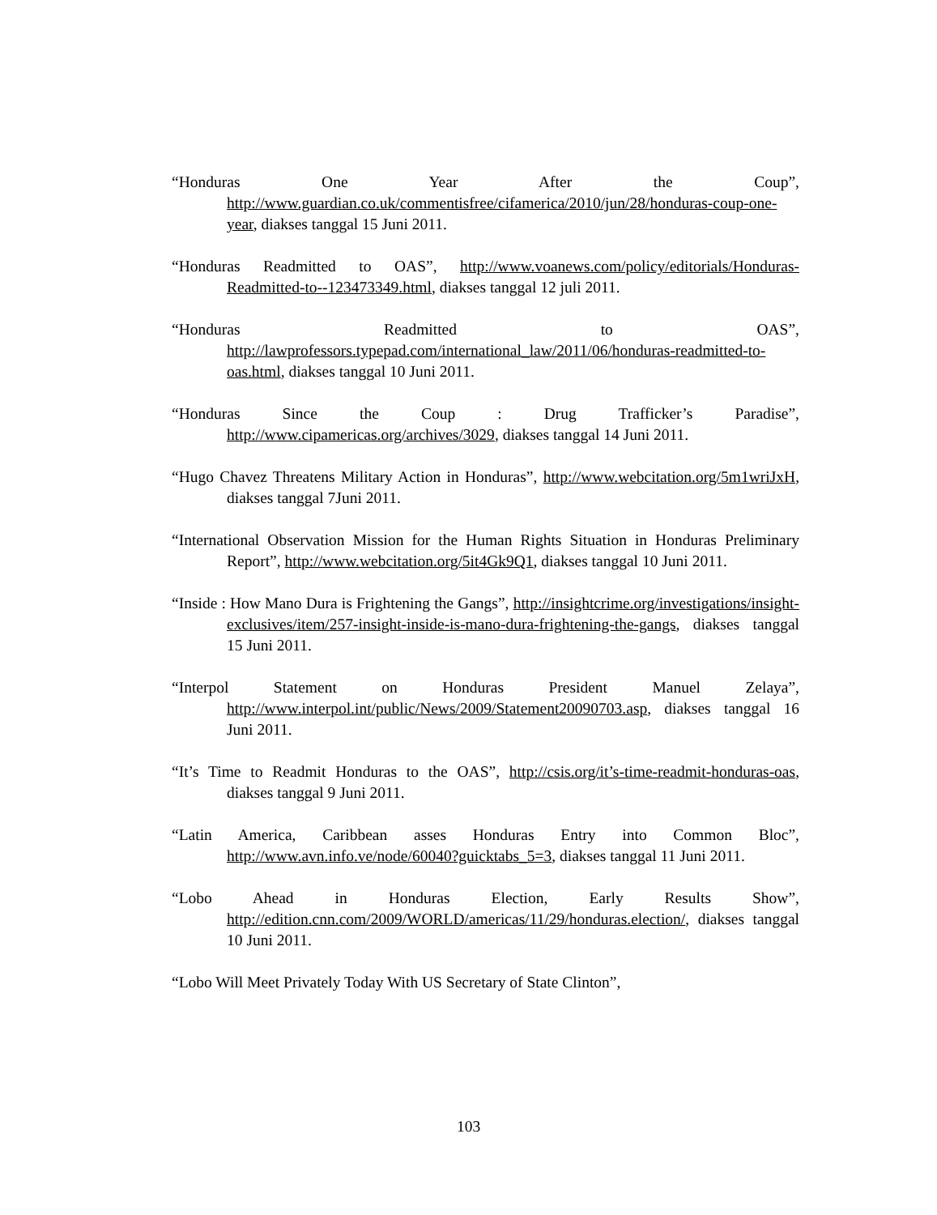“Honduras One Year After the Coup”, http://www.guardian.co.uk/commentisfree/cifamerica/2010/jun/28/honduras-coup-one-year, diakses tanggal 15 Juni 2011.
“Honduras Readmitted to OAS”, http://www.voanews.com/policy/editorials/Honduras-Readmitted-to--123473349.html, diakses tanggal 12 juli 2011.
“Honduras Readmitted to OAS”, http://lawprofessors.typepad.com/international_law/2011/06/honduras-readmitted-to-oas.html, diakses tanggal 10 Juni 2011.
“Honduras Since the Coup : Drug Trafficker’s Paradise”, http://www.cipamericas.org/archives/3029, diakses tanggal 14 Juni 2011.
“Hugo Chavez Threatens Military Action in Honduras”, http://www.webcitation.org/5m1wriJxH, diakses tanggal 7Juni 2011.
“International Observation Mission for the Human Rights Situation in Honduras Preliminary Report”, http://www.webcitation.org/5it4Gk9Q1, diakses tanggal 10 Juni 2011.
“Inside : How Mano Dura is Frightening the Gangs”, http://insightcrime.org/investigations/insight-exclusives/item/257-insight-inside-is-mano-dura-frightening-the-gangs, diakses tanggal 15 Juni 2011.
“Interpol Statement on Honduras President Manuel Zelaya”, http://www.interpol.int/public/News/2009/Statement20090703.asp, diakses tanggal 16 Juni 2011.
“It’s Time to Readmit Honduras to the OAS”, http://csis.org/it’s-time-readmit-honduras-oas, diakses tanggal 9 Juni 2011.
“Latin America, Caribbean asses Honduras Entry into Common Bloc”, http://www.avn.info.ve/node/60040?guicktabs_5=3, diakses tanggal 11 Juni 2011.
“Lobo Ahead in Honduras Election, Early Results Show”, http://edition.cnn.com/2009/WORLD/americas/11/29/honduras.election/, diakses tanggal 10 Juni 2011.
“Lobo Will Meet Privately Today With US Secretary of State Clinton”,
103